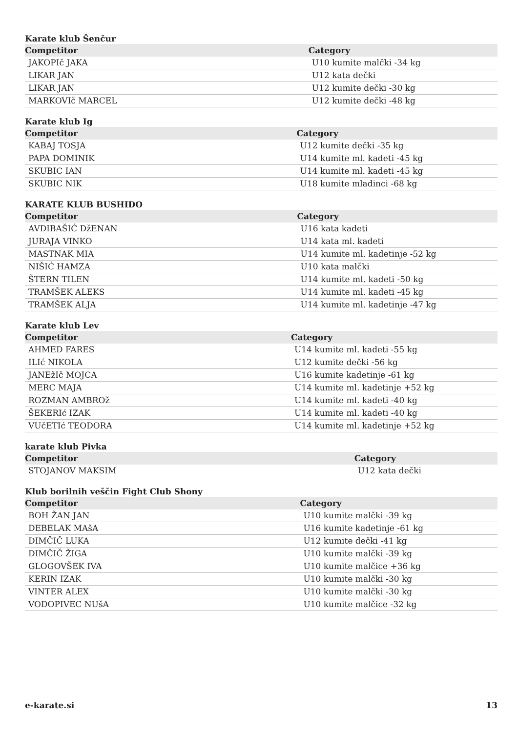Karate klub Šenčur
| Competitor | Category |
| --- | --- |
| JAKOPIč JAKA | U10 kumite malčki -34 kg |
| LIKAR JAN | U12 kata dečki |
| LIKAR JAN | U12 kumite dečki -30 kg |
| MARKOVIč MARCEL | U12 kumite dečki -48 kg |
Karate klub Ig
| Competitor | Category |
| --- | --- |
| KABAJ TOSJA | U12 kumite dečki -35 kg |
| PAPA DOMINIK | U14 kumite ml. kadeti -45 kg |
| SKUBIC IAN | U14 kumite ml. kadeti -45 kg |
| SKUBIC NIK | U18 kumite mladinci -68 kg |
KARATE KLUB BUSHIDO
| Competitor | Category |
| --- | --- |
| AVDIBAŠIĆ DžENAN | U16 kata kadeti |
| JURAJA VINKO | U14 kata ml. kadeti |
| MASTNAK MIA | U14 kumite ml. kadetinje -52 kg |
| NIŠIĆ HAMZA | U10 kata malčki |
| ŠTERN TILEN | U14 kumite ml. kadeti -50 kg |
| TRAMŠEK ALEKS | U14 kumite ml. kadeti -45 kg |
| TRAMŠEK ALJA | U14 kumite ml. kadetinje -47 kg |
Karate klub Lev
| Competitor | Category |
| --- | --- |
| AHMED FARES | U14 kumite ml. kadeti -55 kg |
| ILIć NIKOLA | U12 kumite dečki -56 kg |
| JANEžIč MOJCA | U16 kumite kadetinje -61 kg |
| MERC MAJA | U14 kumite ml. kadetinje +52 kg |
| ROZMAN AMBROž | U14 kumite ml. kadeti -40 kg |
| ŠEKERIć IZAK | U14 kumite ml. kadeti -40 kg |
| VUčETIć TEODORA | U14 kumite ml. kadetinje +52 kg |
karate klub Pivka
| Competitor | Category |
| --- | --- |
| STOJANOV MAKSIM | U12 kata dečki |
Klub borilnih veščin Fight Club Shony
| Competitor | Category |
| --- | --- |
| BOH ŽAN JAN | U10 kumite malčki -39 kg |
| DEBELAK MAšA | U16 kumite kadetinje -61 kg |
| DIMČIČ LUKA | U12 kumite dečki -41 kg |
| DIMČIČ ŽIGA | U10 kumite malčki -39 kg |
| GLOGOVŠEK IVA | U10 kumite malčice +36 kg |
| KERIN IZAK | U10 kumite malčki -30 kg |
| VINTER ALEX | U10 kumite malčki -30 kg |
| VODOPIVEC NUšA | U10 kumite malčice -32 kg |
e-karate.si 13